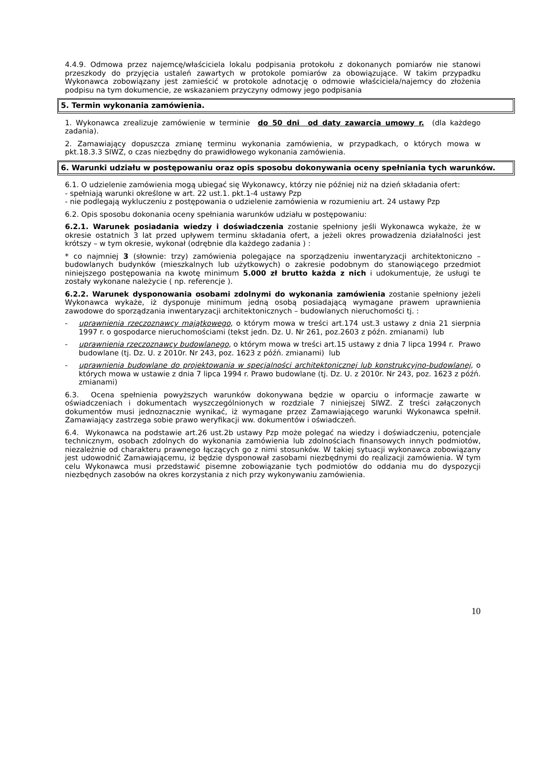4.4.9. Odmowa przez najemcę/właściciela lokalu podpisania protokołu z dokonanych pomiarów nie stanowi przeszkody do przyjęcia ustaleń zawartych w protokole pomiarów za obowiązujące. W takim przypadku Wykonawca zobowiązany jest zamieścić w protokole adnotację o odmowie właściciela/najemcy do złożenia podpisu na tym dokumencie, ze wskazaniem przyczyny odmowy jego podpisania
5. Termin wykonania zamówienia.
1. Wykonawca zrealizuje zamówienie w terminie do 50 dni od daty zawarcia umowy r. (dla każdego zadania).
2. Zamawiający dopuszcza zmianę terminu wykonania zamówienia, w przypadkach, o których mowa w pkt.18.3.3 SIWZ, o czas niezbędny do prawidłowego wykonania zamówienia.
6. Warunki udziału w postępowaniu oraz opis sposobu dokonywania oceny spełniania tych warunków.
6.1. O udzielenie zamówienia mogą ubiegać się Wykonawcy, którzy nie później niż na dzień składania ofert:
- spełniają warunki określone w art. 22 ust.1. pkt.1-4 ustawy Pzp
- nie podlegają wykluczeniu z postępowania o udzielenie zamówienia w rozumieniu art. 24 ustawy Pzp
6.2. Opis sposobu dokonania oceny spełniania warunków udziału w postępowaniu:
6.2.1. Warunek posiadania wiedzy i doświadczenia zostanie spełniony jeśli Wykonawca wykaże, że w okresie ostatnich 3 lat przed upływem terminu składania ofert, a jeżeli okres prowadzenia działalności jest krótszy – w tym okresie, wykonał (odrębnie dla każdego zadania ) :
* co najmniej 3 (słownie: trzy) zamówienia polegające na sporządzeniu inwentaryzacji architektoniczno – budowlanych budynków (mieszkalnych lub użytkowych) o zakresie podobnym do stanowiącego przedmiot niniejszego postępowania na kwotę minimum 5.000 zł brutto każda z nich i udokumentuje, że usługi te zostały wykonane należycie ( np. referencje ).
6.2.2. Warunek dysponowania osobami zdolnymi do wykonania zamówienia zostanie spełniony jeżeli Wykonawca wykaże, iż dysponuje minimum jedną osobą posiadającą wymagane prawem uprawnienia zawodowe do sporządzania inwentaryzacji architektonicznych – budowlanych nieruchomości tj. :
- uprawnienia rzeczoznawcy majątkowego, o którym mowa w treści art.174 ust.3 ustawy z dnia 21 sierpnia 1997 r. o gospodarce nieruchomościami (tekst jedn. Dz. U. Nr 261, poz.2603 z późn. zmianami) lub
- uprawnienia rzeczoznawcy budowlanego, o którym mowa w treści art.15 ustawy z dnia 7 lipca 1994 r. Prawo budowlane (tj. Dz. U. z 2010r. Nr 243, poz. 1623 z późń. zmianami) lub
- uprawnienia budowlane do projektowania w specjalności architektonicznej lub konstrukcyjno-budowlanej, o których mowa w ustawie z dnia 7 lipca 1994 r. Prawo budowlane (tj. Dz. U. z 2010r. Nr 243, poz. 1623 z późń. zmianami)
6.3. Ocena spełnienia powyższych warunków dokonywana będzie w oparciu o informacje zawarte w oświadczeniach i dokumentach wyszczególnionych w rozdziale 7 niniejszej SIWZ. Z treści załączonych dokumentów musi jednoznacznie wynikać, iż wymagane przez Zamawiającego warunki Wykonawca spełnił. Zamawiający zastrzega sobie prawo weryfikacji ww. dokumentów i oświadczeń.
6.4. Wykonawca na podstawie art.26 ust.2b ustawy Pzp może polegać na wiedzy i doświadczeniu, potencjale technicznym, osobach zdolnych do wykonania zamówienia lub zdolnościach finansowych innych podmiotów, niezależnie od charakteru prawnego łączących go z nimi stosunków. W takiej sytuacji wykonawca zobowiązany jest udowodnić Zamawiającemu, iż będzie dysponował zasobami niezbędnymi do realizacji zamówienia. W tym celu Wykonawca musi przedstawić pisemne zobowiązanie tych podmiotów do oddania mu do dyspozycji niezbędnych zasobów na okres korzystania z nich przy wykonywaniu zamówienia.
10